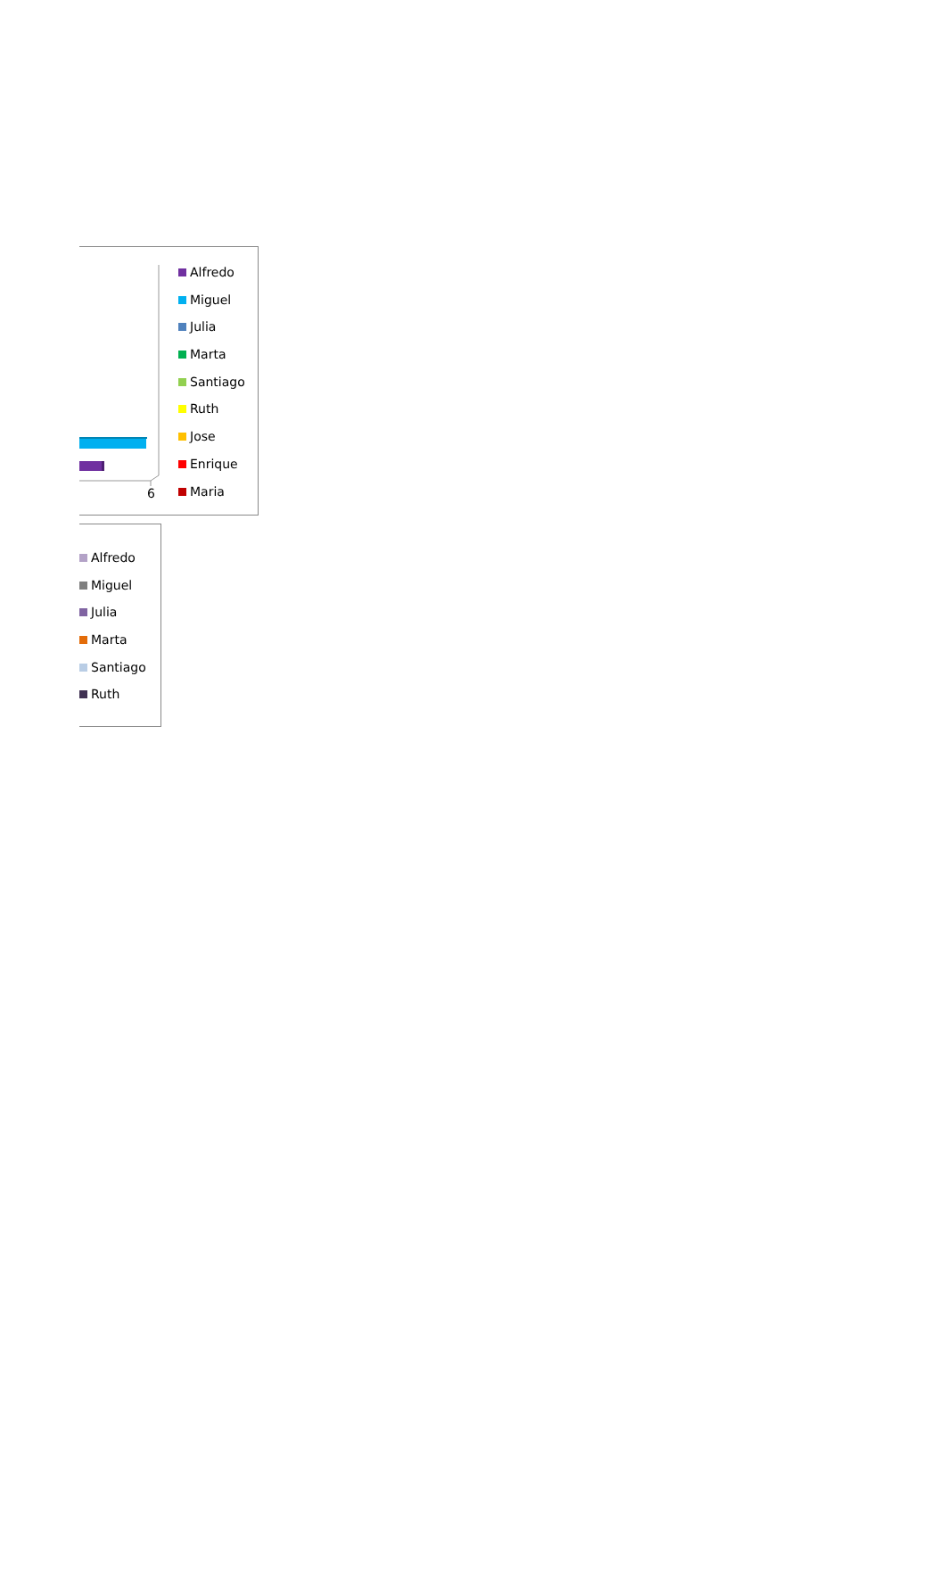6
Alfredo
Miguel
Julia
Marta
Santiago
Ruth
Jose
Enrique
Maria
Alfredo
Miguel
Julia
Marta
Santiago
Ruth